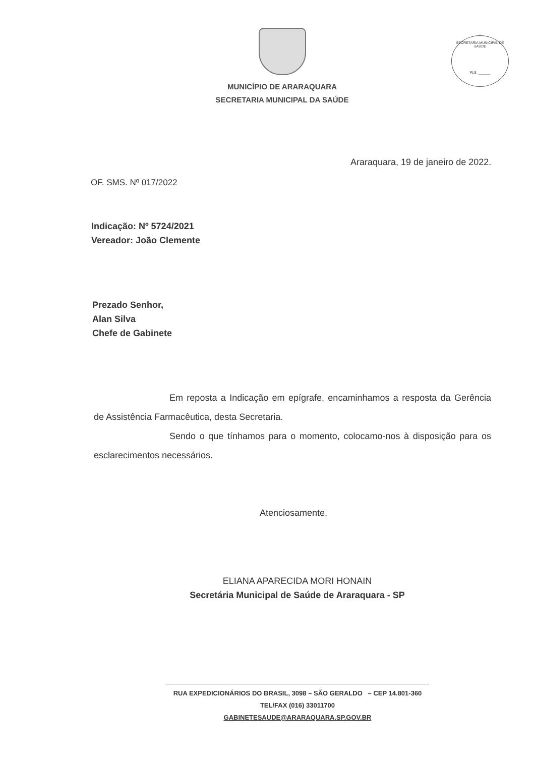MUNICÍPIO DE ARARAQUARA
SECRETARIA MUNICIPAL DA SAÚDE
SECRETARIA MUNICIPAL DE SAÚDE
FLS. ______
Araraquara, 19 de janeiro de 2022.
OF. SMS. Nº 017/2022
Indicação: Nº 5724/2021
Vereador: João Clemente
Prezado Senhor,
Alan Silva
Chefe de Gabinete
Em reposta a Indicação em epígrafe, encaminhamos a resposta da Gerência de Assistência Farmacêutica, desta Secretaria.
Sendo o que tínhamos para o momento, colocamo-nos à disposição para os esclarecimentos necessários.
Atenciosamente,
ELIANA APARECIDA MORI HONAIN
Secretária Municipal de Saúde de Araraquara - SP
RUA EXPEDICIONÁRIOS DO BRASIL, 3098 – SÃO GERALDO – CEP 14.801-360
TEL/FAX (016) 33011700
GABINETESAUDE@ARARAQUARA.SP.GOV.BR